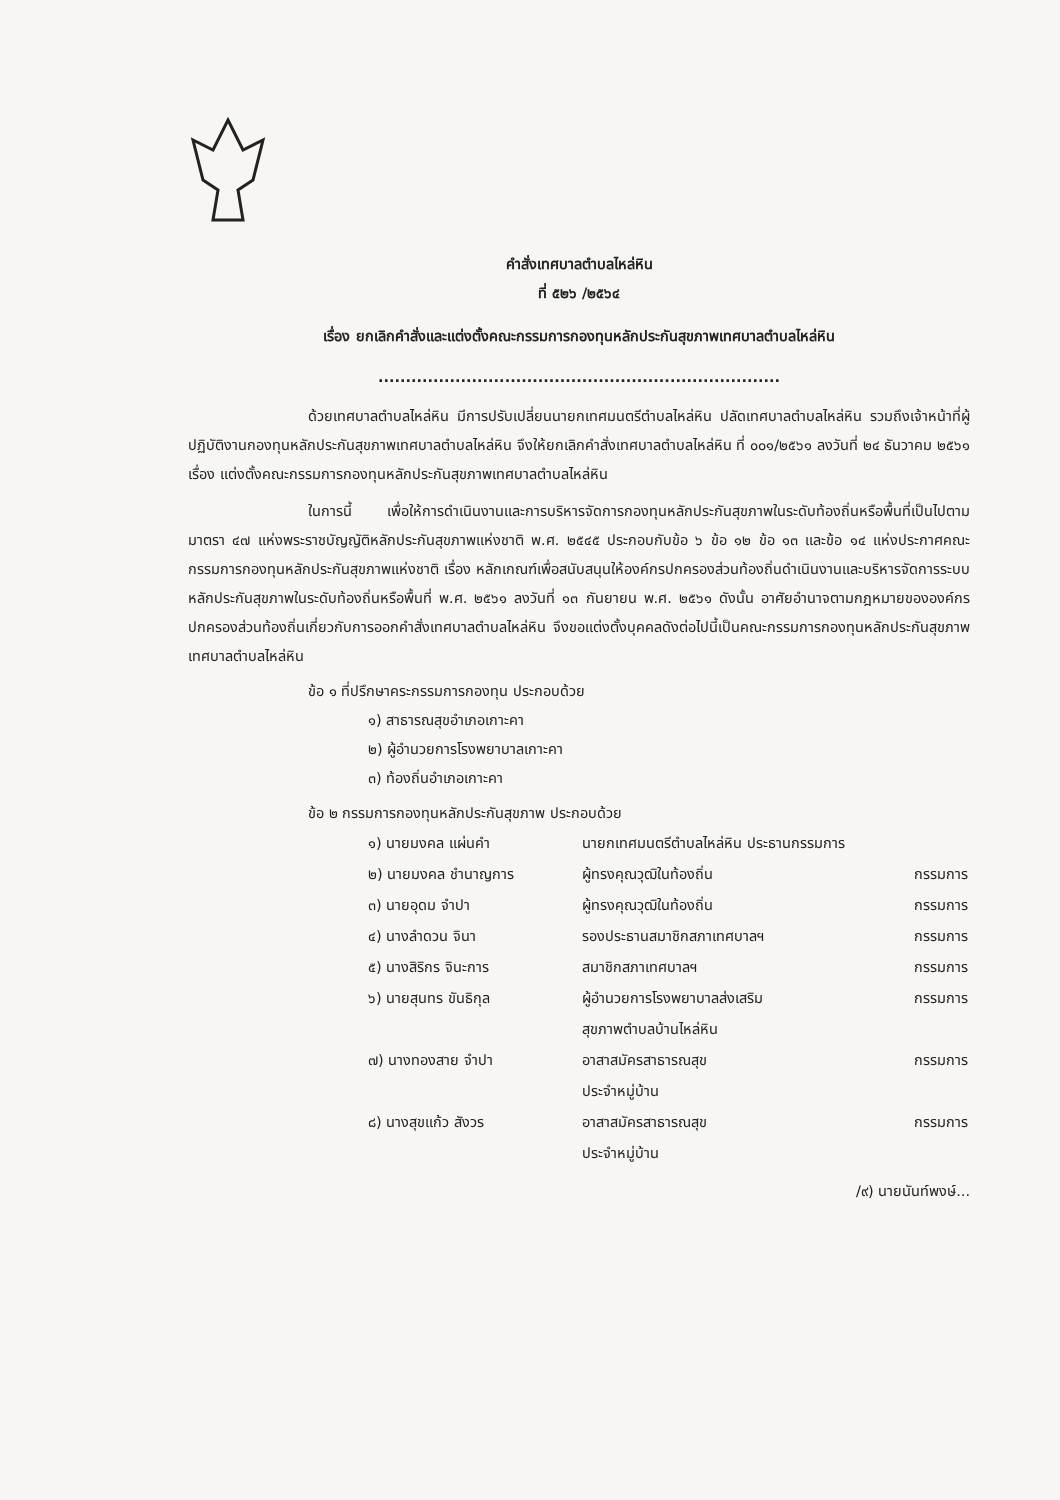คำสั่งเทศบาลตำบลไหล่หิน
ที่ ๕๒๖ /๒๕๖๔
เรื่อง ยกเลิกคำสั่งและแต่งตั้งคณะกรรมการกองทุนหลักประกันสุขภาพเทศบาลตำบลไหล่หิน
.........................................................................
ด้วยเทศบาลตำบลไหล่หิน มีการปรับเปลี่ยนนายกเทศมนตรีตำบลไหล่หิน ปลัดเทศบาลตำบลไหล่หิน รวมถึงเจ้าหน้าที่ผู้ปฏิบัติงานกองทุนหลักประกันสุขภาพเทศบาลตำบลไหล่หิน จึงให้ยกเลิกคำสั่งเทศบาลตำบลไหล่หิน ที่ ๐๐๑/๒๕๖๑ ลงวันที่ ๒๔ ธันวาคม ๒๕๖๑ เรื่อง แต่งตั้งคณะกรรมการกองทุนหลักประกันสุขภาพเทศบาลตำบลไหล่หิน
ในการนี้ เพื่อให้การดำเนินงานและการบริหารจัดการกองทุนหลักประกันสุขภาพในระดับท้องถิ่นหรือพื้นที่เป็นไปตามมาตรา ๔๗ แห่งพระราชบัญญัติหลักประกันสุขภาพแห่งชาติ พ.ศ. ๒๕๔๕ ประกอบกับข้อ ๖ ข้อ ๑๒ ข้อ ๑๓ และข้อ ๑๔ แห่งประกาศคณะกรรมการกองทุนหลักประกันสุขภาพแห่งชาติ เรื่อง หลักเกณฑ์เพื่อสนับสนุนให้องค์กรปกครองส่วนท้องถิ่นดำเนินงานและบริหารจัดการระบบหลักประกันสุขภาพในระดับท้องถิ่นหรือพื้นที่ พ.ศ. ๒๕๖๑ ลงวันที่ ๑๓ กันยายน พ.ศ. ๒๕๖๑ ดังนั้น อาศัยอำนาจตามกฎหมายขององค์กรปกครองส่วนท้องถิ่นเกี่ยวกับการออกคำสั่งเทศบาลตำบลไหล่หิน จึงขอแต่งตั้งบุคคลดังต่อไปนี้เป็นคณะกรรมการกองทุนหลักประกันสุขภาพเทศบาลตำบลไหล่หิน
ข้อ ๑ ที่ปรึกษาคระกรรมการกองทุน ประกอบด้วย
๑) สาธารณสุขอำเภอเกาะคา
๒) ผู้อำนวยการโรงพยาบาลเกาะคา
๓) ท้องถิ่นอำเภอเกาะคา
ข้อ ๒ กรรมการกองทุนหลักประกันสุขภาพ ประกอบด้วย
| ๑) นายมงคล แผ่นคำ | นายกเทศมนตรีตำบลไหล่หิน ประธานกรรมการ | |
| ๒) นายมงคล ชำนาญการ | ผู้ทรงคุณวุฒิในท้องถิ่น | กรรมการ |
| ๓) นายอุดม จำปา | ผู้ทรงคุณวุฒิในท้องถิ่น | กรรมการ |
| ๔) นางลำดวน จินา | รองประธานสมาชิกสภาเทศบาลฯ | กรรมการ |
| ๕) นางสิริกร จินะการ | สมาชิกสภาเทศบาลฯ | กรรมการ |
| ๖) นายสุนทร ขันธิกุล | ผู้อำนวยการโรงพยาบาลส่งเสริม สุขภาพตำบลบ้านไหล่หิน | กรรมการ |
| ๗) นางทองสาย จำปา | อาสาสมัครสาธารณสุข ประจำหมู่บ้าน | กรรมการ |
| ๘) นางสุขแก้ว สังวร | อาสาสมัครสาธารณสุข ประจำหมู่บ้าน | กรรมการ |
/๙) นายนันท์พงษ์...